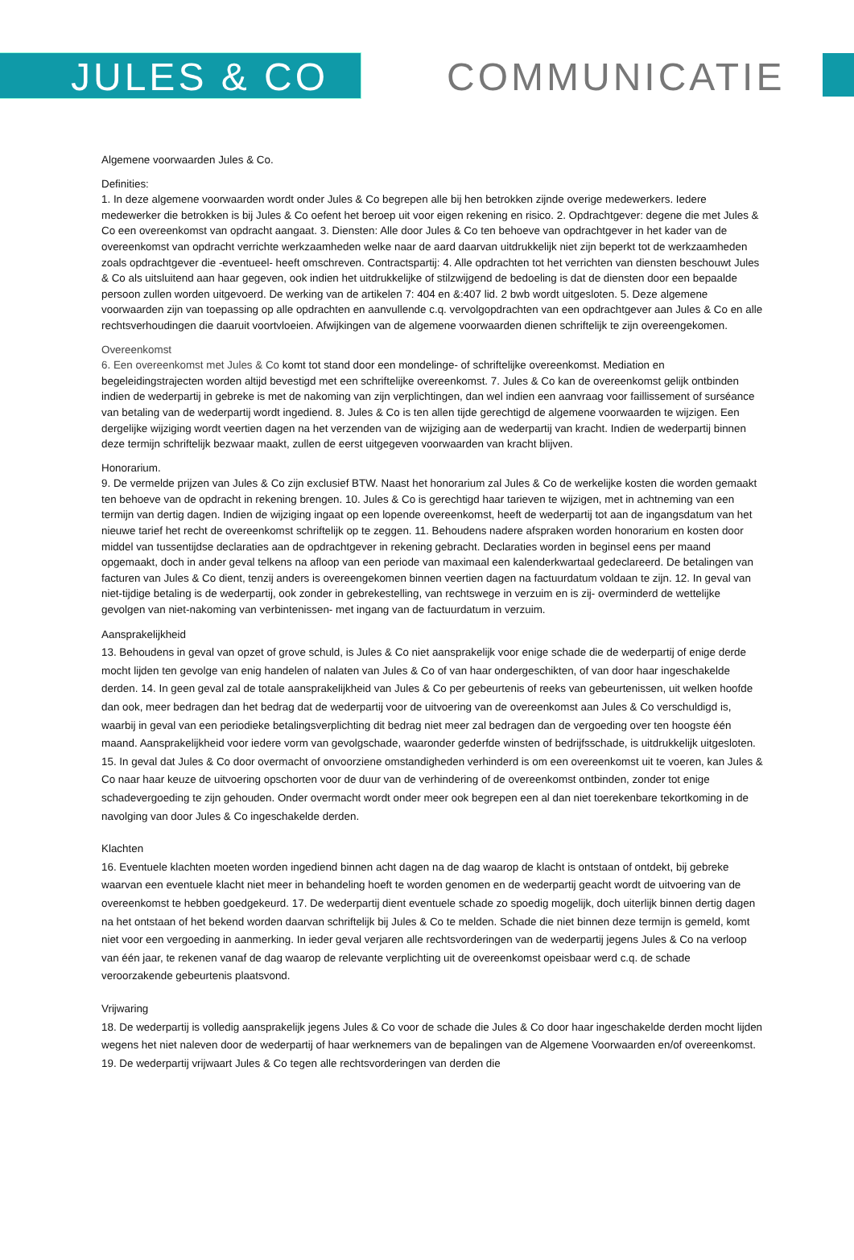JULES & CO COMMUNICATIE
Algemene voorwaarden Jules & Co.
Definities:
1. In deze algemene voorwaarden wordt onder Jules & Co begrepen alle bij hen betrokken zijnde overige medewerkers. Iedere medewerker die betrokken is bij Jules & Co oefent het beroep uit voor eigen rekening en risico. 2. Opdrachtgever: degene die met Jules & Co een overeenkomst van opdracht aangaat. 3. Diensten: Alle door Jules & Co ten behoeve van opdrachtgever in het kader van de overeenkomst van opdracht verrichte werkzaamheden welke naar de aard daarvan uitdrukkelijk niet zijn beperkt tot de werkzaamheden zoals opdrachtgever die -eventueel- heeft omschreven. Contractspartij: 4. Alle opdrachten tot het verrichten van diensten beschouwt Jules & Co als uitsluitend aan haar gegeven, ook indien het uitdrukkelijke of stilzwijgend de bedoeling is dat de diensten door een bepaalde persoon zullen worden uitgevoerd. De werking van de artikelen 7: 404 en &:407 lid. 2 bwb wordt uitgesloten. 5. Deze algemene voorwaarden zijn van toepassing op alle opdrachten en aanvullende c.q. vervolgopdrachten van een opdrachtgever aan Jules & Co en alle rechtsverhoudingen die daaruit voortvloeien. Afwijkingen van de algemene voorwaarden dienen schriftelijk te zijn overeengekomen.
Overeenkomst
6. Een overeenkomst met Jules & Co komt tot stand door een mondelinge- of schriftelijke overeenkomst. Mediation en begeleidingstrajecten worden altijd bevestigd met een schriftelijke overeenkomst. 7. Jules & Co kan de overeenkomst gelijk ontbinden indien de wederpartij in gebreke is met de nakoming van zijn verplichtingen, dan wel indien een aanvraag voor faillissement of surséance van betaling van de wederpartij wordt ingediend. 8. Jules & Co is ten allen tijde gerechtigd de algemene voorwaarden te wijzigen. Een dergelijke wijziging wordt veertien dagen na het verzenden van de wijziging aan de wederpartij van kracht. Indien de wederpartij binnen deze termijn schriftelijk bezwaar maakt, zullen de eerst uitgegeven voorwaarden van kracht blijven.
Honorarium.
9. De vermelde prijzen van Jules & Co zijn exclusief BTW. Naast het honorarium zal Jules & Co de werkelijke kosten die worden gemaakt ten behoeve van de opdracht in rekening brengen. 10. Jules & Co is gerechtigd haar tarieven te wijzigen, met in achtneming van een termijn van dertig dagen. Indien de wijziging ingaat op een lopende overeenkomst, heeft de wederpartij tot aan de ingangsdatum van het nieuwe tarief het recht de overeenkomst schriftelijk op te zeggen. 11. Behoudens nadere afspraken worden honorarium en kosten door middel van tussentijdse declaraties aan de opdrachtgever in rekening gebracht. Declaraties worden in beginsel eens per maand opgemaakt, doch in ander geval telkens na afloop van een periode van maximaal een kalenderkwartaal gedeclareerd. De betalingen van facturen van Jules & Co dient, tenzij anders is overeengekomen binnen veertien dagen na factuurdatum voldaan te zijn. 12. In geval van niet-tijdige betaling is de wederpartij, ook zonder in gebrekestelling, van rechtswege in verzuim en is zij- overminderd de wettelijke gevolgen van niet-nakoming van verbintenissen- met ingang van de factuurdatum in verzuim.
Aansprakelijkheid
13. Behoudens in geval van opzet of grove schuld, is Jules & Co niet aansprakelijk voor enige schade die de wederpartij of enige derde mocht lijden ten gevolge van enig handelen of nalaten van Jules & Co of van haar ondergeschikten, of van door haar ingeschakelde derden. 14. In geen geval zal de totale aansprakelijkheid van Jules & Co per gebeurtenis of reeks van gebeurtenissen, uit welken hoofde dan ook, meer bedragen dan het bedrag dat de wederpartij voor de uitvoering van de overeenkomst aan Jules & Co verschuldigd is, waarbij in geval van een periodieke betalingsverplichting dit bedrag niet meer zal bedragen dan de vergoeding over ten hoogste één maand. Aansprakelijkheid voor iedere vorm van gevolgschade, waaronder gederfde winsten of bedrijfsschade, is uitdrukkelijk uitgesloten. 15. In geval dat Jules & Co door overmacht of onvoorziene omstandigheden verhinderd is om een overeenkomst uit te voeren, kan Jules & Co naar haar keuze de uitvoering opschorten voor de duur van de verhindering of de overeenkomst ontbinden, zonder tot enige schadevergoeding te zijn gehouden. Onder overmacht wordt onder meer ook begrepen een al dan niet toerekenbare tekortkoming in de navolging van door Jules & Co ingeschakelde derden.
Klachten
16. Eventuele klachten moeten worden ingediend binnen acht dagen na de dag waarop de klacht is ontstaan of ontdekt, bij gebreke waarvan een eventuele klacht niet meer in behandeling hoeft te worden genomen en de wederpartij geacht wordt de uitvoering van de overeenkomst te hebben goedgekeurd. 17. De wederpartij dient eventuele schade zo spoedig mogelijk, doch uiterlijk binnen dertig dagen na het ontstaan of het bekend worden daarvan schriftelijk bij Jules & Co te melden. Schade die niet binnen deze termijn is gemeld, komt niet voor een vergoeding in aanmerking. In ieder geval verjaren alle rechtsvorderingen van de wederpartij jegens Jules & Co na verloop van één jaar, te rekenen vanaf de dag waarop de relevante verplichting uit de overeenkomst opeisbaar werd c.q. de schade veroorzakende gebeurtenis plaatsvond.
Vrijwaring
18. De wederpartij is volledig aansprakelijk jegens Jules & Co voor de schade die Jules & Co door haar ingeschakelde derden mocht lijden wegens het niet naleven door de wederpartij of haar werknemers van de bepalingen van de Algemene Voorwaarden en/of overeenkomst. 19. De wederpartij vrijwaart Jules & Co tegen alle rechtsvorderingen van derden die